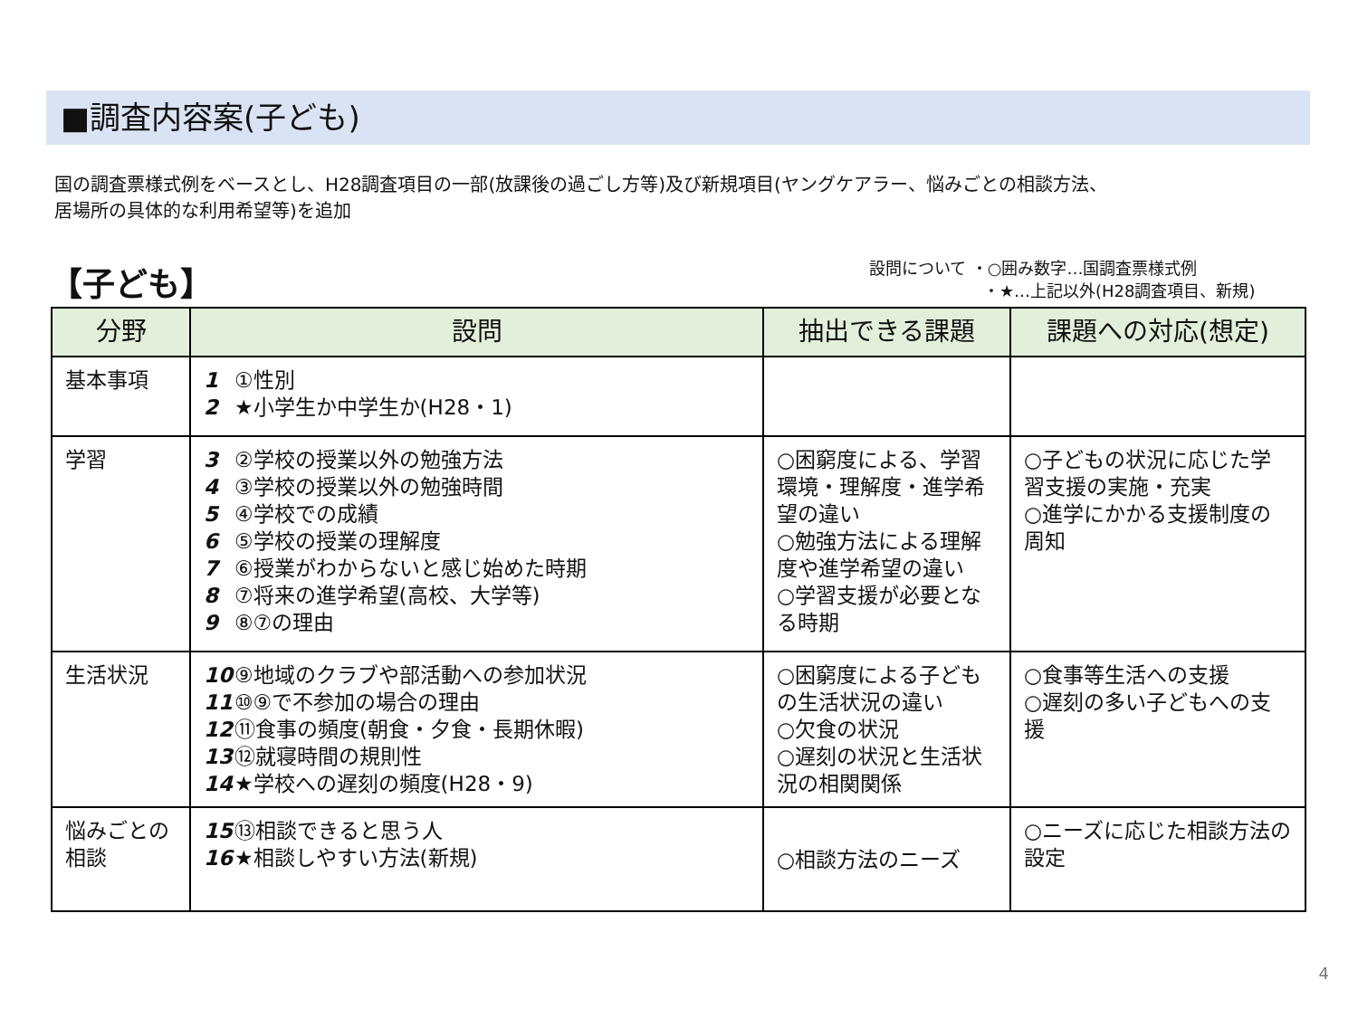■調査内容案(子ども)
国の調査票様式例をベースとし、H28調査項目の一部(放課後の過ごし方等)及び新規項目(ヤングケアラー、悩みごとの相談方法、
居場所の具体的な利用希望等)を追加
【子ども】
設問について ・○囲み数字…国調査票様式例
・★…上記以外(H28調査項目、新規)
| 分野 | 設問 | 抽出できる課題 | 課題への対応(想定) |
| --- | --- | --- | --- |
| 基本事項 | 1 ①性別 2 ★小学生か中学生か(H28・1) | | |
| 学習 | 3 ②学校の授業以外の勉強方法 4 ③学校の授業以外の勉強時間 5 ④学校での成績 6 ⑤学校の授業の理解度 7 ⑥授業がわからないと感じ始めた時期 8 ⑦将来の進学希望(高校、大学等) 9 ⑧⑦の理由 | ○困窮度による、学習環境・理解度・進学希望の違い ○勉強方法による理解度や進学希望の違い ○学習支援が必要となる時期 | ○子どもの状況に応じた学習支援の実施・充実 ○進学にかかる支援制度の周知 |
| 生活状況 | 10 ⑨地域のクラブや部活動への参加状況 11 ⑩⑨で不参加の場合の理由 12 ⑪食事の頻度(朝食・夕食・長期休暇) 13 ⑫就寝時間の規則性 14 ★学校への遅刻の頻度(H28・9) | ○困窮度による子どもの生活状況の違い ○欠食の状況 ○遅刻の状況と生活状況の相関関係 | ○食事等生活への支援 ○遅刻の多い子どもへの支援 |
| 悩みごとの相談 | 15 ⑬相談できると思う人 16 ★相談しやすい方法(新規) | ○相談方法のニーズ | ○ニーズに応じた相談方法の設定 |
4